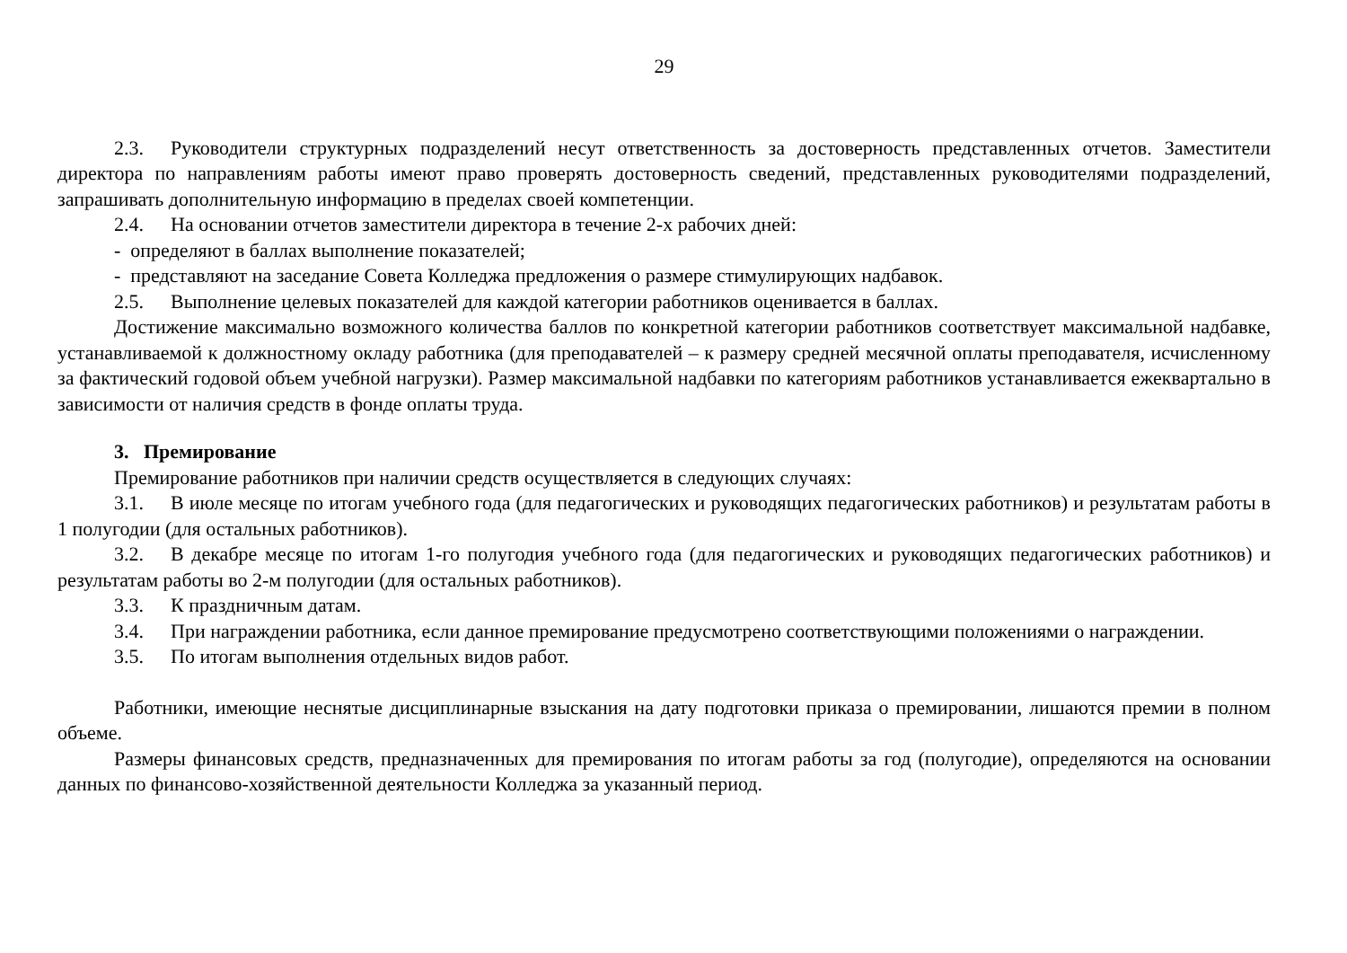29
2.3. Руководители структурных подразделений несут ответственность за достоверность представленных отчетов. Заместители директора по направлениям работы имеют право проверять достоверность сведений, представленных руководителями подразделений, запрашивать дополнительную информацию в пределах своей компетенции.
2.4. На основании отчетов заместители директора в течение 2-х рабочих дней:
- определяют в баллах выполнение показателей;
- представляют на заседание Совета Колледжа предложения о размере стимулирующих надбавок.
2.5. Выполнение целевых показателей для каждой категории работников оценивается в баллах.
Достижение максимально возможного количества баллов по конкретной категории работников соответствует максимальной надбавке, устанавливаемой к должностному окладу работника (для преподавателей – к размеру средней месячной оплаты преподавателя, исчисленному за фактический годовой объем учебной нагрузки). Размер максимальной надбавки по категориям работников устанавливается ежеквартально в зависимости от наличия средств в фонде оплаты труда.
3. Премирование
Премирование работников при наличии средств осуществляется в следующих случаях:
3.1. В июле месяце по итогам учебного года (для педагогических и руководящих педагогических работников) и результатам работы в 1 полугодии (для остальных работников).
3.2. В декабре месяце по итогам 1-го полугодия учебного года (для педагогических и руководящих педагогических работников) и результатам работы во 2-м полугодии (для остальных работников).
3.3. К праздничным датам.
3.4. При награждении работника, если данное премирование предусмотрено соответствующими положениями о награждении.
3.5. По итогам выполнения отдельных видов работ.
Работники, имеющие неснятые дисциплинарные взыскания на дату подготовки приказа о премировании, лишаются премии в полном объеме.
Размеры финансовых средств, предназначенных для премирования по итогам работы за год (полугодие), определяются на основании данных по финансово-хозяйственной деятельности Колледжа за указанный период.